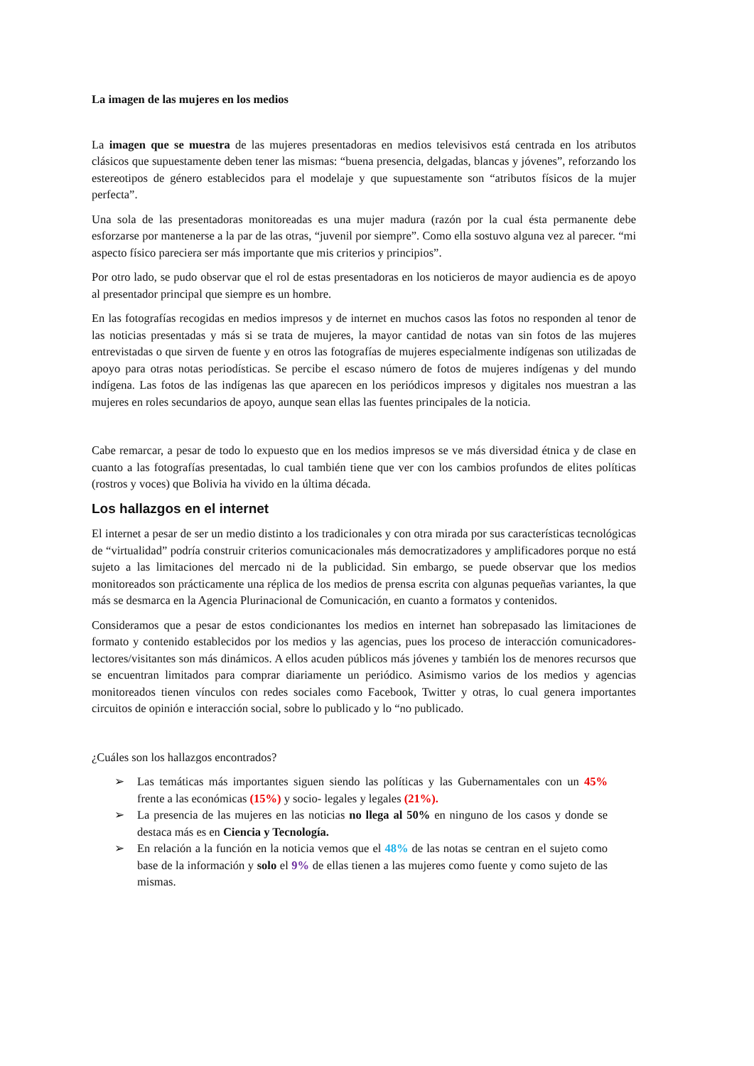La imagen de las mujeres en los medios
La imagen que se muestra de las mujeres presentadoras en medios televisivos está centrada en los atributos clásicos que supuestamente deben tener las mismas: “buena presencia, delgadas, blancas y jóvenes”, reforzando los estereotipos de género establecidos para el modelaje y que supuestamente son “atributos físicos de la mujer perfecta”.
Una sola de las presentadoras monitoreadas es una mujer madura (razón por la cual ésta permanente debe esforzarse por mantenerse a la par de las otras, “juvenil por siempre”. Como ella sostuvo alguna vez al parecer. “mi aspecto físico pareciera ser más importante que mis criterios y principios”.
Por otro lado, se pudo observar que el rol de estas presentadoras en los noticieros de mayor audiencia es de apoyo al presentador principal que siempre es un hombre.
En las fotografías recogidas en medios impresos y de internet en muchos casos las fotos no responden al tenor de las noticias presentadas y más si se trata de mujeres, la mayor cantidad de notas van sin fotos de las mujeres entrevistadas o que sirven de fuente y en otros las fotografías de mujeres especialmente indígenas son utilizadas de apoyo para otras notas periodísticas. Se percibe el escaso número de fotos de mujeres indígenas y del mundo indígena. Las fotos de las indígenas las que aparecen en los periódicos impresos y digitales nos muestran a las mujeres en roles secundarios de apoyo, aunque sean ellas las fuentes principales de la noticia.
Cabe remarcar, a pesar de todo lo expuesto que en los medios impresos se ve más diversidad étnica y de clase en cuanto a las fotografías presentadas, lo cual también tiene que ver con los cambios profundos de elites políticas (rostros y voces) que Bolivia ha vivido en la última década.
Los hallazgos en el internet
El internet a pesar de ser un medio distinto a los tradicionales y con otra mirada por sus características tecnológicas de “virtualidad” podría construir criterios comunicacionales más democratizadores y amplificadores porque no está sujeto a las limitaciones del mercado ni de la publicidad. Sin embargo, se puede observar que los medios monitoreados son prácticamente una réplica de los medios de prensa escrita con algunas pequeñas variantes, la que más se desmarca en la Agencia Plurinacional de Comunicación, en cuanto a formatos y contenidos.
Consideramos que a pesar de estos condicionantes los medios en internet han sobrepasado las limitaciones de formato y contenido establecidos por los medios y las agencias, pues los proceso de interacción comunicadores- lectores/visitantes son más dinámicos. A ellos acuden públicos más jóvenes y también los de menores recursos que se encuentran limitados para comprar diariamente un periódico. Asimismo varios de los medios y agencias monitoreados tienen vínculos con redes sociales como Facebook, Twitter y otras, lo cual genera importantes circuitos de opinión e interacción social, sobre lo publicado y lo “no publicado.
¿Cuáles son los hallazgos encontrados?
➢ Las temáticas más importantes siguen siendo las políticas y las Gubernamentales con un 45% frente a las económicas (15%) y socio- legales y legales (21%).
➢ La presencia de las mujeres en las noticias no llega al 50% en ninguno de los casos y donde se destaca más es en Ciencia y Tecnología.
➢ En relación a la función en la noticia vemos que el 48% de las notas se centran en el sujeto como base de la información y solo el 9% de ellas tienen a las mujeres como fuente y como sujeto de las mismas.